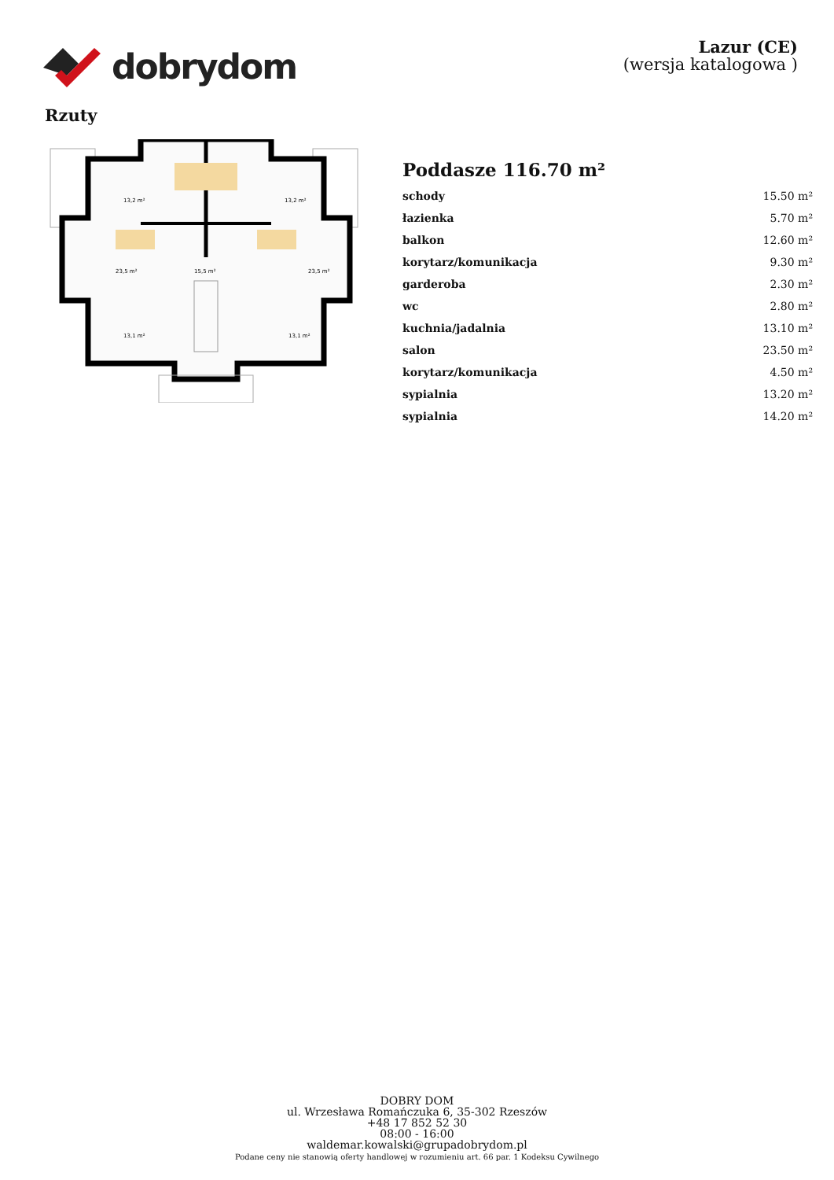dobrydom
Lazur (CE)
(wersja katalogowa )
Rzuty
13,2 m²
13,2 m²
23,5 m²
23,5 m²
15,5 m²
13,1 m²
13,1 m²
Poddasze 116.70 m²
| schody | 15.50 m² |
| łazienka | 5.70 m² |
| balkon | 12.60 m² |
| korytarz/komunikacja | 9.30 m² |
| garderoba | 2.30 m² |
| wc | 2.80 m² |
| kuchnia/jadalnia | 13.10 m² |
| salon | 23.50 m² |
| korytarz/komunikacja | 4.50 m² |
| sypialnia | 13.20 m² |
| sypialnia | 14.20 m² |
DOBRY DOM
ul. Wrzesława Romańczuka 6, 35-302 Rzeszów
+48 17 852 52 30
08:00 - 16:00
waldemar.kowalski@grupadobrydom.pl
Podane ceny nie stanowią oferty handlowej w rozumieniu art. 66 par. 1 Kodeksu Cywilnego